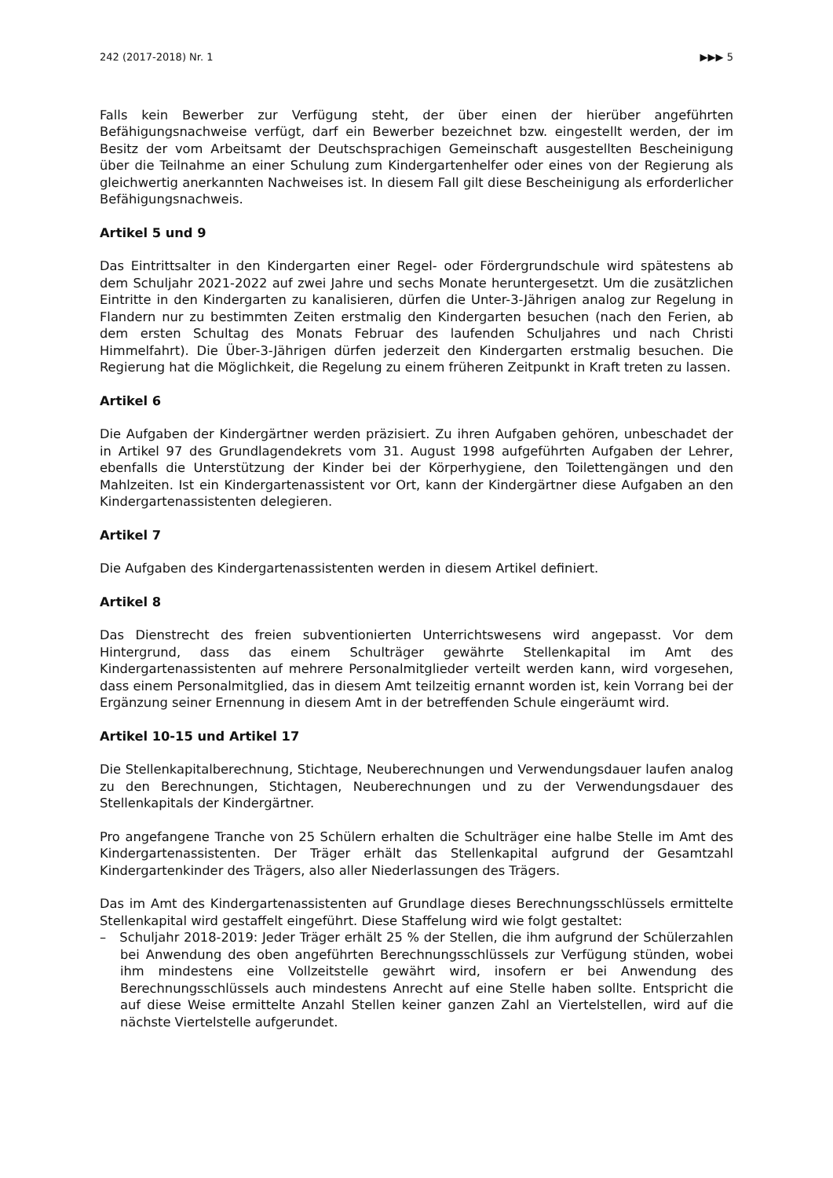242 (2017-2018) Nr. 1 ▶▶▶ 5
Falls kein Bewerber zur Verfügung steht, der über einen der hierüber angeführten Befähigungsnachweise verfügt, darf ein Bewerber bezeichnet bzw. eingestellt werden, der im Besitz der vom Arbeitsamt der Deutschsprachigen Gemeinschaft ausgestellten Bescheinigung über die Teilnahme an einer Schulung zum Kindergartenhelfer oder eines von der Regierung als gleichwertig anerkannten Nachweises ist. In diesem Fall gilt diese Bescheinigung als erforderlicher Befähigungsnachweis.
Artikel 5 und 9
Das Eintrittsalter in den Kindergarten einer Regel- oder Fördergrundschule wird spätestens ab dem Schuljahr 2021-2022 auf zwei Jahre und sechs Monate heruntergesetzt. Um die zusätzlichen Eintritte in den Kindergarten zu kanalisieren, dürfen die Unter-3-Jährigen analog zur Regelung in Flandern nur zu bestimmten Zeiten erstmalig den Kindergarten besuchen (nach den Ferien, ab dem ersten Schultag des Monats Februar des laufenden Schuljahres und nach Christi Himmelfahrt). Die Über-3-Jährigen dürfen jederzeit den Kindergarten erstmalig besuchen. Die Regierung hat die Möglichkeit, die Regelung zu einem früheren Zeitpunkt in Kraft treten zu lassen.
Artikel 6
Die Aufgaben der Kindergärtner werden präzisiert. Zu ihren Aufgaben gehören, unbeschadet der in Artikel 97 des Grundlagendekrets vom 31. August 1998 aufgeführten Aufgaben der Lehrer, ebenfalls die Unterstützung der Kinder bei der Körperhygiene, den Toilettengängen und den Mahlzeiten. Ist ein Kindergartenassistent vor Ort, kann der Kindergärtner diese Aufgaben an den Kindergartenassistenten delegieren.
Artikel 7
Die Aufgaben des Kindergartenassistenten werden in diesem Artikel definiert.
Artikel 8
Das Dienstrecht des freien subventionierten Unterrichtswesens wird angepasst. Vor dem Hintergrund, dass das einem Schulträger gewährte Stellenkapital im Amt des Kindergartenassistenten auf mehrere Personalmitglieder verteilt werden kann, wird vorgesehen, dass einem Personalmitglied, das in diesem Amt teilzeitig ernannt worden ist, kein Vorrang bei der Ergänzung seiner Ernennung in diesem Amt in der betreffenden Schule eingeräumt wird.
Artikel 10-15 und Artikel 17
Die Stellenkapitalberechnung, Stichtage, Neuberechnungen und Verwendungsdauer laufen analog zu den Berechnungen, Stichtagen, Neuberechnungen und zu der Verwendungsdauer des Stellenkapitals der Kindergärtner.
Pro angefangene Tranche von 25 Schülern erhalten die Schulträger eine halbe Stelle im Amt des Kindergartenassistenten. Der Träger erhält das Stellenkapital aufgrund der Gesamtzahl Kindergartenkinder des Trägers, also aller Niederlassungen des Trägers.
Das im Amt des Kindergartenassistenten auf Grundlage dieses Berechnungsschlüssels ermittelte Stellenkapital wird gestaffelt eingeführt. Diese Staffelung wird wie folgt gestaltet:
– Schuljahr 2018-2019: Jeder Träger erhält 25 % der Stellen, die ihm aufgrund der Schülerzahlen bei Anwendung des oben angeführten Berechnungsschlüssels zur Verfügung stünden, wobei ihm mindestens eine Vollzeitstelle gewährt wird, insofern er bei Anwendung des Berechnungsschlüssels auch mindestens Anrecht auf eine Stelle haben sollte. Entspricht die auf diese Weise ermittelte Anzahl Stellen keiner ganzen Zahl an Viertelstellen, wird auf die nächste Viertelstelle aufgerundet.